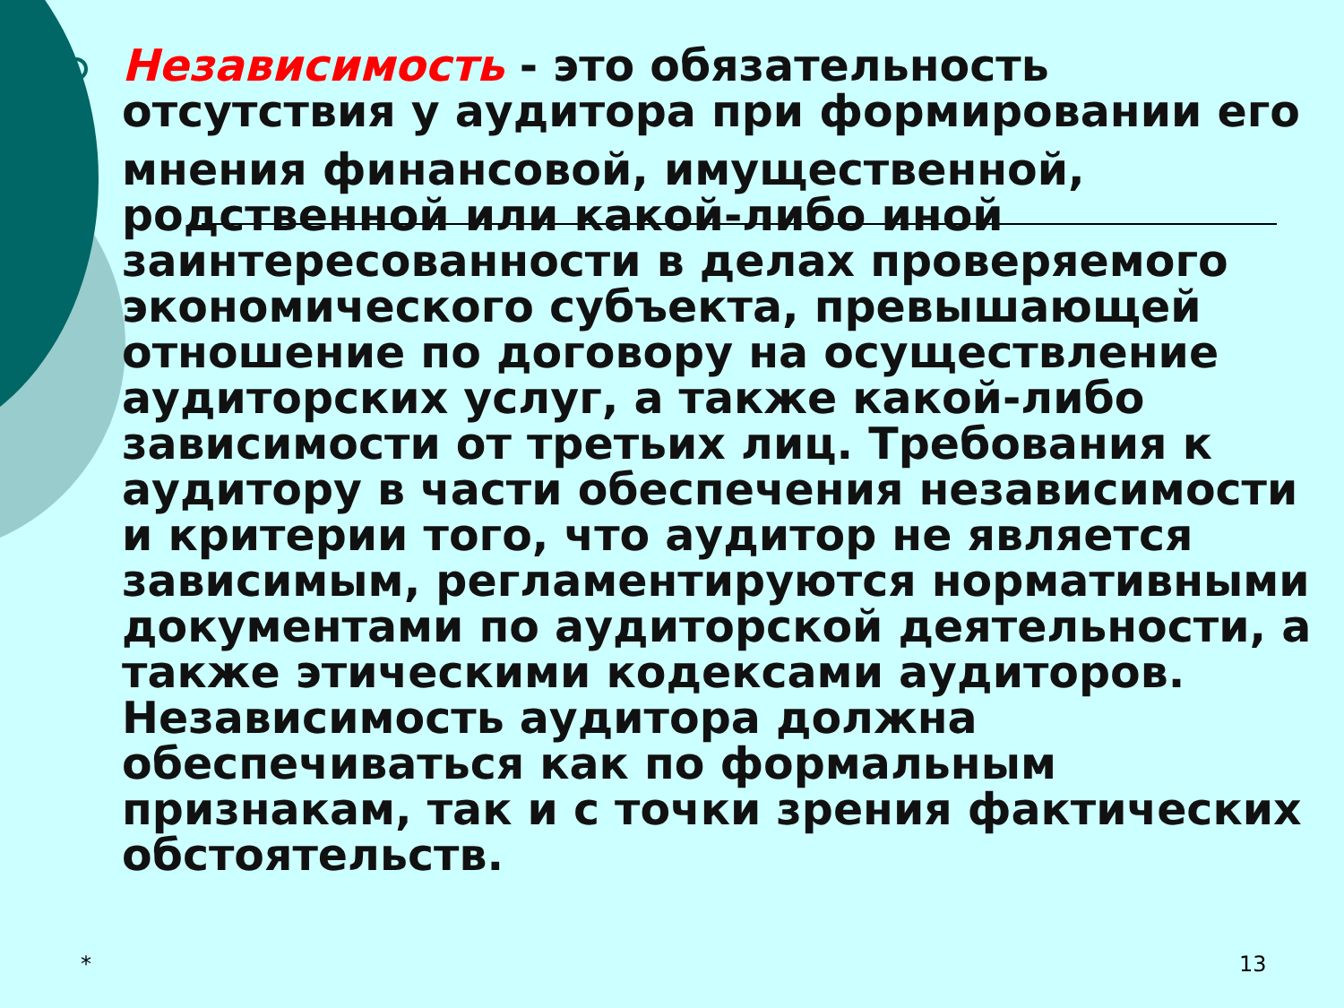Независимость - это обязательность отсутствия у аудитора при формировании его
мнения финансовой, имущественной, родственной или какой-либо иной заинтересованности в делах проверяемого экономического субъекта, превышающей отношение по договору на осуществление аудиторских услуг, а также какой-либо зависимости от третьих лиц. Требования к аудитору в части обеспечения независимости и критерии того, что аудитор не является зависимым, регламентируются нормативными документами по аудиторской деятельности, а также этическими кодексами аудиторов. Независимость аудитора должна обеспечиваться как по формальным признакам, так и с точки зрения фактических обстоятельств.
* 13